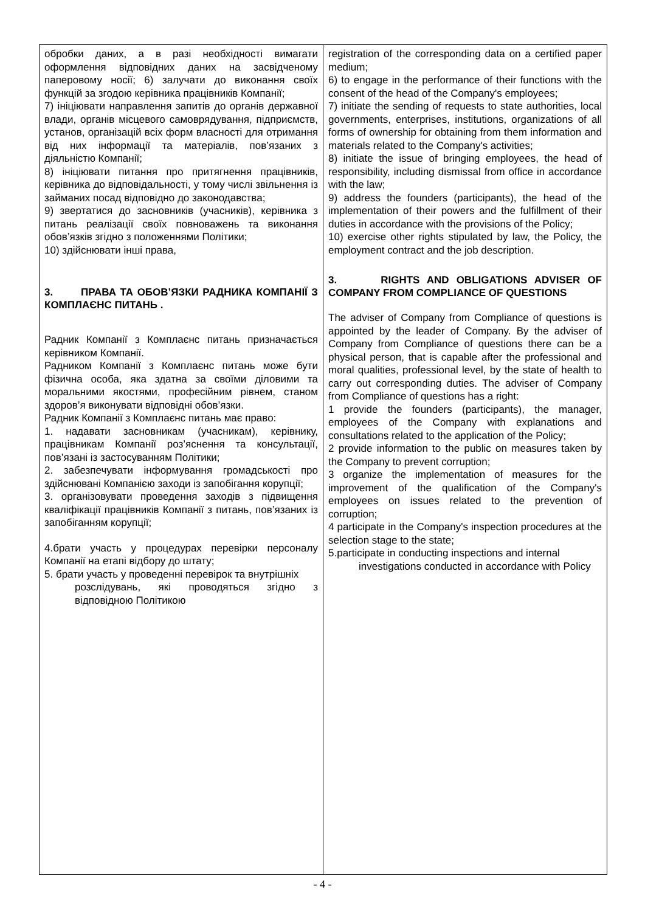| обробки даних, а в разі необхідності вимагати оформлення відповідних даних на засвідченому паперовому носії; 6) залучати до виконання своїх функцій за згодою керівника працівників Компанії; 7) ініціювати направлення запитів до органів державної влади, органів місцевого самоврядування, підприємств, установ, організацій всіх форм власності для отримання від них інформації та матеріалів, пов’язаних з діяльністю Компанії; 8) ініціювати питання про притягнення працівників, керівника до відповідальності, у тому числі звільнення із займаних посад відповідно до законодавства; 9) звертатися до засновників (учасників), керівника з питань реалізації своїх повноважень та виконання обов’язків згідно з положеннями Політики; 10) здійснювати інші права, 3. ПРАВА ТА ОБОВ’ЯЗКИ РАДНИКА КОМПАНІЇ З КОМПЛАЄНС ПИТАНЬ . Радник Компанії з Комплаєнс питань призначається керівником Компанії. Радником Компанії з Комплаєнс питань може бути фізична особа, яка здатна за своїми діловими та моральними якостями, професійним рівнем, станом здоров’я виконувати відповідні обов’язки. Радник Компанії з Комплаєнс питань має право: 1. надавати засновникам (учасникам), керівнику, працівникам Компанії роз’яснення та консультації, пов’язані із застосуванням Політики; 2. забезпечувати інформування громадськості про здійснювані Компанією заходи із запобігання корупції; 3. організовувати проведення заходів з підвищення кваліфікації працівників Компанії з питань, пов’язаних із запобіганням корупції; 4.брати участь у процедурах перевірки персоналу Компанії на етапі відбору до штату; 5. брати участь у проведенні перевірок та внутрішніх розслідувань, які проводяться згідно з відповідною Політикою | registration of the corresponding data on a certified paper medium; 6) to engage in the performance of their functions with the consent of the head of the Company's employees; 7) initiate the sending of requests to state authorities, local governments, enterprises, institutions, organizations of all forms of ownership for obtaining from them information and materials related to the Company's activities; 8) initiate the issue of bringing employees, the head of responsibility, including dismissal from office in accordance with the law; 9) address the founders (participants), the head of the implementation of their powers and the fulfillment of their duties in accordance with the provisions of the Policy; 10) exercise other rights stipulated by law, the Policy, the employment contract and the job description. 3. RIGHTS AND OBLIGATIONS ADVISER OF COMPANY FROM COMPLIANCE OF QUESTIONS The adviser of Company from Compliance of questions is appointed by the leader of Company. By the adviser of Company from Compliance of questions there can be a physical person, that is capable after the professional and moral qualities, professional level, by the state of health to carry out corresponding duties. The adviser of Company from Compliance of questions has a right: 1 provide the founders (participants), the manager, employees of the Company with explanations and consultations related to the application of the Policy; 2 provide information to the public on measures taken by the Company to prevent corruption; 3 organize the implementation of measures for the improvement of the qualification of the Company's employees on issues related to the prevention of corruption; 4 participate in the Company's inspection procedures at the selection stage to the state; 5.participate in conducting inspections and internal investigations conducted in accordance with Policy |
- 4 -